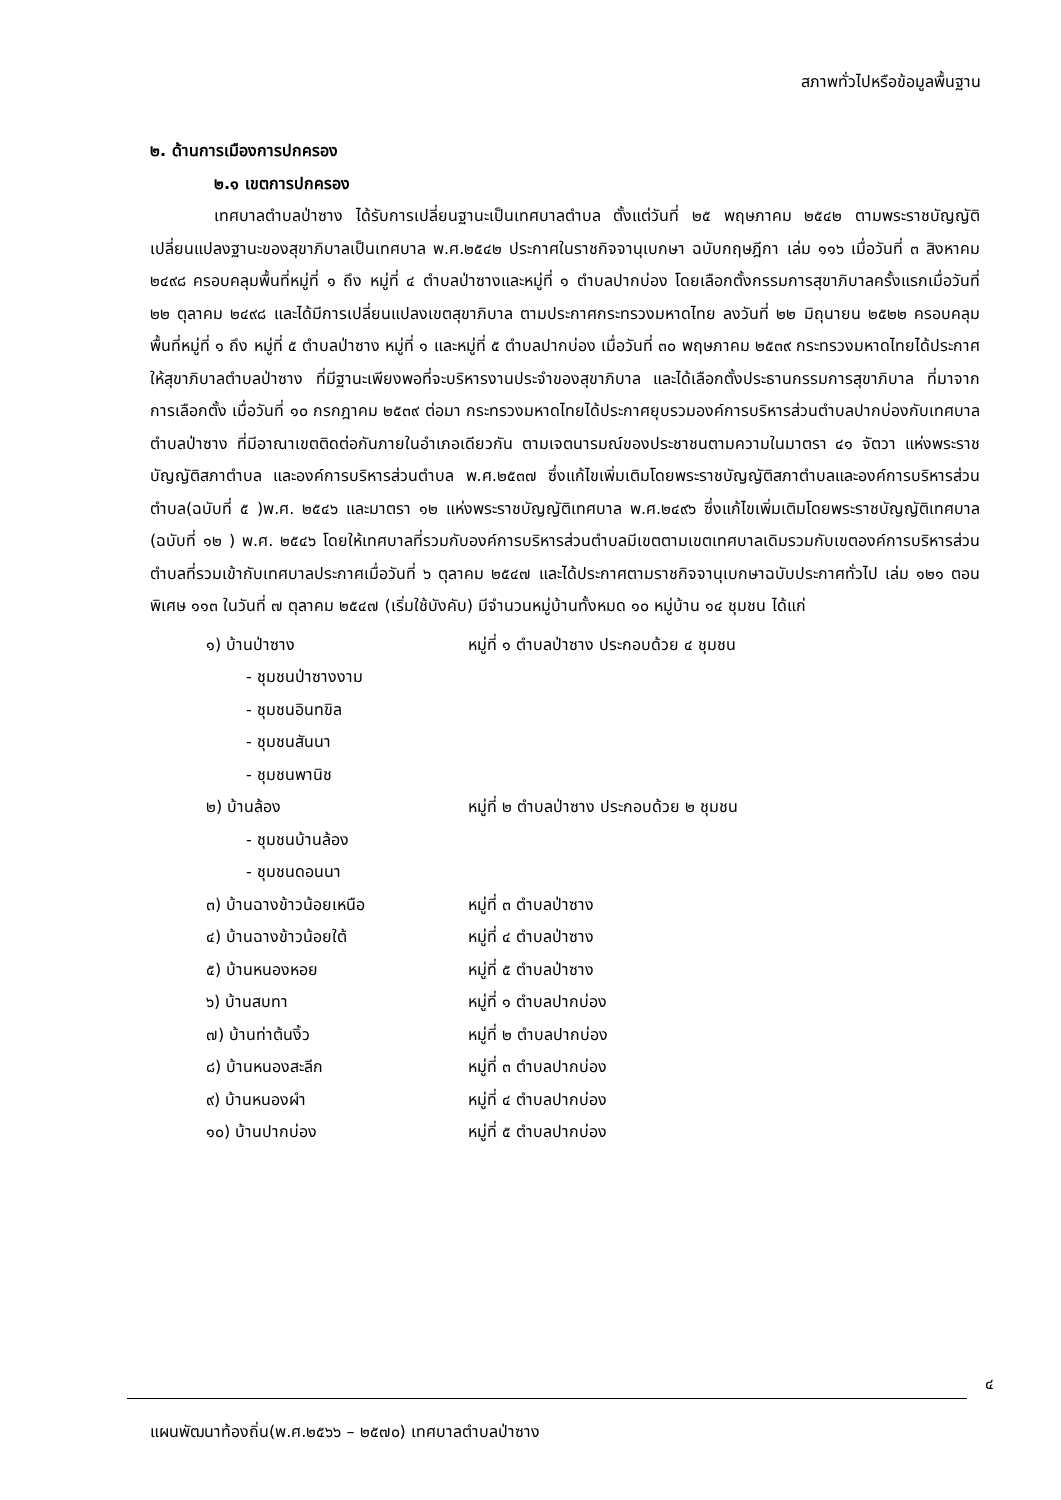สภาพทั่วไปหรือข้อมูลพื้นฐาน
๒. ด้านการเมืองการปกครอง
๒.๑ เขตการปกครอง
เทศบาลตำบลป่าซาง ได้รับการเปลี่ยนฐานะเป็นเทศบาลตำบล ตั้งแต่วันที่ ๒๕ พฤษภาคม ๒๕๔๒ ตามพระราชบัญญัติเปลี่ยนแปลงฐานะของสุขาภิบาลเป็นเทศบาล พ.ศ.๒๕๔๒ ประกาศในราชกิจจานุเบกษา ฉบับกฤษฎีกา เล่ม ๑๑๖ เมื่อวันที่ ๓ สิงหาคม ๒๔๙๘ ครอบคลุมพื้นที่หมู่ที่ ๑ ถึง หมู่ที่ ๔ ตำบลป่าซางและหมู่ที่ ๑ ตำบลปากบ่อง โดยเลือกตั้งกรรมการสุขาภิบาลครั้งแรกเมื่อวันที่ ๒๒ ตุลาคม ๒๔๙๘ และได้มีการเปลี่ยนแปลงเขตสุขาภิบาล ตามประกาศกระทรวงมหาดไทย ลงวันที่ ๒๒ มิถุนายน ๒๕๒๒ ครอบคลุมพื้นที่หมู่ที่ ๑ ถึง หมู่ที่ ๕ ตำบลป่าซาง หมู่ที่ ๑ และหมู่ที่ ๕ ตำบลปากบ่อง เมื่อวันที่ ๓๐ พฤษภาคม ๒๕๓๙ กระทรวงมหาดไทยได้ประกาศให้สุขาภิบาลตำบลป่าซาง ที่มีฐานะเพียงพอที่จะบริหารงานประจำของสุขาภิบาล และได้เลือกตั้งประธานกรรมการสุขาภิบาล ที่มาจากการเลือกตั้ง เมื่อวันที่ ๑๐ กรกฎาคม ๒๕๓๙ ต่อมา กระทรวงมหาดไทยได้ประกาศยุบรวมองค์การบริหารส่วนตำบลปากบ่องกับเทศบาลตำบลป่าซาง ที่มีอาณาเขตติดต่อกันภายในอำเภอเดียวกัน ตามเจตนารมณ์ของประชาชนตามความในมาตรา ๔๑ จัตวา แห่งพระราชบัญญัติสภาตำบล และองค์การบริหารส่วนตำบล พ.ศ.๒๕๓๗ ซึ่งแก้ไขเพิ่มเติมโดยพระราชบัญญัติสภาตำบลและองค์การบริหารส่วนตำบล(ฉบับที่ ๕ )พ.ศ. ๒๕๔๖ และมาตรา ๑๒ แห่งพระราชบัญญัติเทศบาล พ.ศ.๒๔๙๖ ซึ่งแก้ไขเพิ่มเติมโดยพระราชบัญญัติเทศบาล (ฉบับที่ ๑๒ ) พ.ศ. ๒๕๔๖ โดยให้เทศบาลที่รวมกับองค์การบริหารส่วนตำบลมีเขตตามเขตเทศบาลเดิมรวมกับเขตองค์การบริหารส่วนตำบลที่รวมเข้ากับเทศบาลประกาศเมื่อวันที่ ๖ ตุลาคม ๒๕๔๗ และได้ประกาศตามราชกิจจานุเบกษาฉบับประกาศทั่วไป เล่ม ๑๒๑ ตอนพิเศษ ๑๑๓ ในวันที่ ๗ ตุลาคม ๒๕๔๗ (เริ่มใช้บังคับ) มีจำนวนหมู่บ้านทั้งหมด ๑๐ หมู่บ้าน ๑๔ ชุมชน ได้แก่
| ๑) บ้านป่าซาง | หมู่ที่ ๑ ตำบลป่าซาง ประกอบด้วย ๔ ชุมชน |
| - ชุมชนป่าซางงาม | |
| - ชุมชนอินทขิล | |
| - ชุมชนสันนา | |
| - ชุมชนพานิช | |
| ๒) บ้านล้อง | หมู่ที่ ๒ ตำบลป่าซาง ประกอบด้วย ๒ ชุมชน |
| - ชุมชนบ้านล้อง | |
| - ชุมชนดอนนา | |
| ๓) บ้านฉางข้าวน้อยเหนือ | หมู่ที่ ๓ ตำบลป่าซาง |
| ๔) บ้านฉางข้าวน้อยใต้ | หมู่ที่ ๔ ตำบลป่าซาง |
| ๕) บ้านหนองหอย | หมู่ที่ ๕ ตำบลป่าซาง |
| ๖) บ้านสบทา | หมู่ที่ ๑ ตำบลปากบ่อง |
| ๗) บ้านท่าต้นงิ้ว | หมู่ที่ ๒ ตำบลปากบ่อง |
| ๘) บ้านหนองสะลีก | หมู่ที่ ๓ ตำบลปากบ่อง |
| ๙) บ้านหนองผำ | หมู่ที่ ๔ ตำบลปากบ่อง |
| ๑๐) บ้านปากบ่อง | หมู่ที่ ๕ ตำบลปากบ่อง |
๔
แผนพัฒนาท้องถิ่น(พ.ศ.๒๕๖๖ – ๒๕๗๐) เทศบาลตำบลป่าซาง